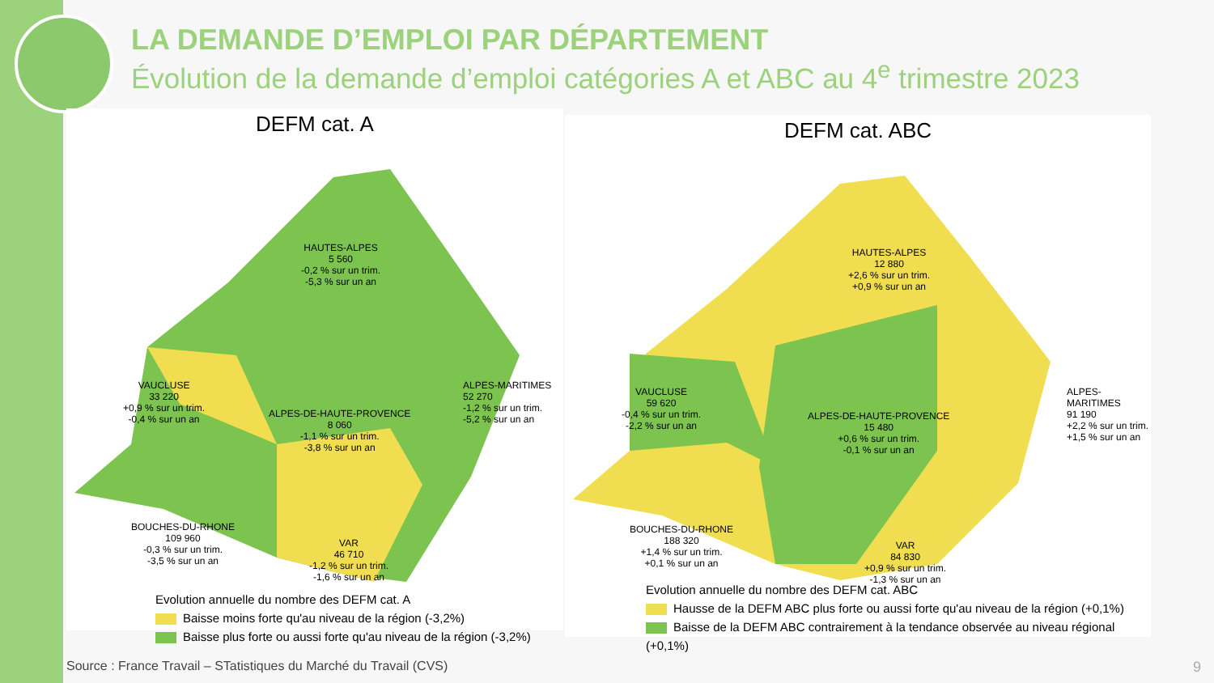LA DEMANDE D’EMPLOI PAR DÉPARTEMENT
Évolution de la demande d’emploi catégories A et ABC au 4<sup>e</sup> trimestre 2023
DEFM cat. A
HAUTES-ALPES
5 560
-0,2 % sur un trim.
-5,3 % sur un an
VAUCLUSE
33 220
+0,9 % sur un trim.
-0,4 % sur un an
ALPES-DE-HAUTE-PROVENCE
8 060
-1,1 % sur un trim.
-3,8 % sur un an
ALPES-MARITIMES
52 270
-1,2 % sur un trim.
-5,2 % sur un an
BOUCHES-DU-RHONE
109 960
-0,3 % sur un trim.
-3,5 % sur un an
VAR
46 710
-1,2 % sur un trim.
-1,6 % sur un an
Evolution annuelle du nombre des DEFM cat. A
Baisse moins forte qu'au niveau de la région (-3,2%)
Baisse plus forte ou aussi forte qu'au niveau de la région (-3,2%)
DEFM cat. ABC
HAUTES-ALPES
12 880
+2,6 % sur un trim.
+0,9 % sur un an
VAUCLUSE
59 620
-0,4 % sur un trim.
-2,2 % sur un an
ALPES-DE-HAUTE-PROVENCE
15 480
+0,6 % sur un trim.
-0,1 % sur un an
ALPES-MARITIMES
91 190
+2,2 % sur un trim.
+1,5 % sur un an
BOUCHES-DU-RHONE
188 320
+1,4 % sur un trim.
+0,1 % sur un an
VAR
84 830
+0,9 % sur un trim.
-1,3 % sur un an
Evolution annuelle du nombre des DEFM cat. ABC
Hausse de la DEFM ABC plus forte ou aussi forte qu'au niveau de la région (+0,1%)
Baisse de la DEFM ABC contrairement à la tendance observée au niveau régional (+0,1%)
Source : France Travail – STatistiques du Marché du Travail (CVS)
9